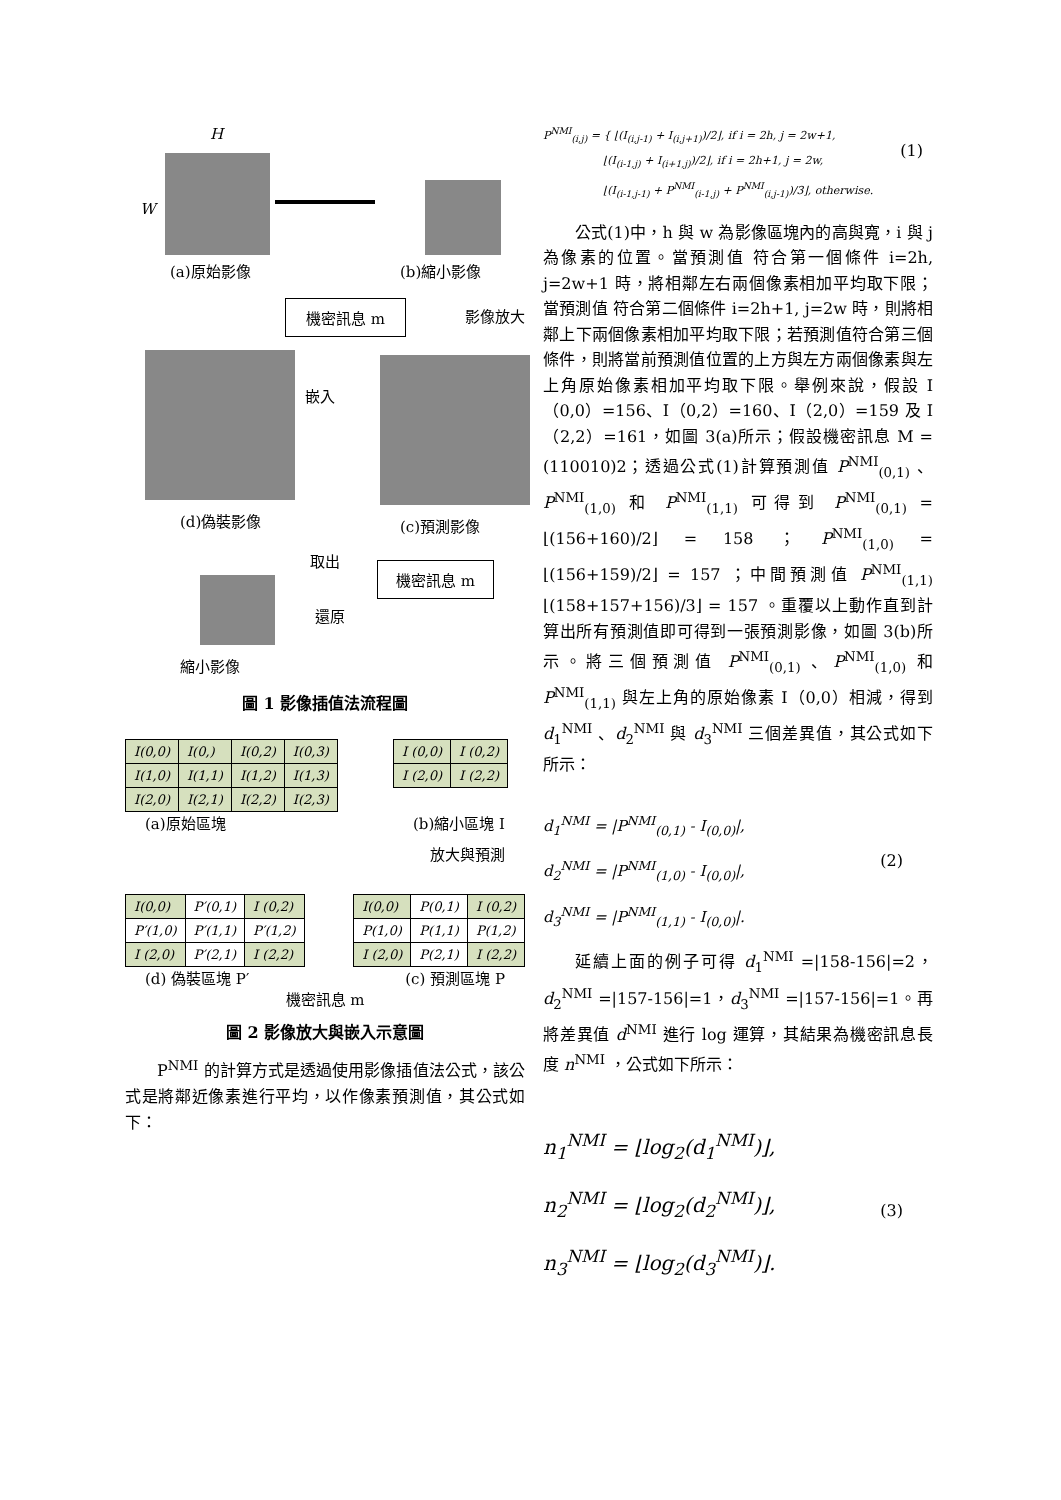H
W
(a)原始影像 (b)縮小影像
機密訊息 m 影像放大
嵌入
(d)偽裝影像 (c)預測影像
取出
機密訊息 m
還原
縮小影像
圖 1 影像插值法流程圖
| I(0,0) | I(0,) | I(0,2) | I(0,3) |
| I(1,0) | I(1,1) | I(1,2) | I(1,3) |
| I(2,0) | I(2,1) | I(2,2) | I(2,3) |
| I (0,0) | I (0,2) |
| I (2,0) | I (2,2) |
(a)原始區塊 (b)縮小區塊 I
放大與預測
| I(0,0) | P′(0,1) | I (0,2) |
| P′(1,0) | P′(1,1) | P′(1,2) |
| I (2,0) | P′(2,1) | I (2,2) |
| I(0,0) | P(0,1) | I (0,2) |
| P(1,0) | P(1,1) | P(1,2) |
| I (2,0) | P(2,1) | I (2,2) |
(d) 偽裝區塊 P′ (c) 預測區塊 P
機密訊息 m
圖 2 影像放大與嵌入示意圖
P<sup>NMI</sup> 的計算方式是透過使用影像插值法公式，該公式是將鄰近像素進行平均，以作像素預測值，其公式如下：
P<sup>NMI</sup><sub>(i,j)</sub> = { ⌊(I<sub>(i,j-1)</sub> + I<sub>(i,j+1)</sub>)/2⌋, if i = 2h, j = 2w+1,
⌊(I<sub>(i-1,j)</sub> + I<sub>(i+1,j)</sub>)/2⌋, if i = 2h+1, j = 2w,
⌊(I<sub>(i-1,j-1)</sub> + P<sup>NMI</sup><sub>(i-1,j)</sub> + P<sup>NMI</sup><sub>(i,j-1)</sub>)/3⌋, otherwise.
(1)
公式(1)中，h 與 w 為影像區塊內的高與寬，i 與 j 為像素的位置。當預測值 符合第一個條件 i=2h, j=2w+1 時，將相鄰左右兩個像素相加平均取下限；當預測值 符合第二個條件 i=2h+1, j=2w 時，則將相鄰上下兩個像素相加平均取下限；若預測值符合第三個條件，則將當前預測值位置的上方與左方兩個像素與左上角原始像素相加平均取下限。舉例來說，假設 I（0,0）=156、I（0,2）=160、I（2,0）=159 及 I（2,2）=161，如圖 3(a)所示；假設機密訊息 M = (110010)2；透過公式(1)計算預測值 P<sup>NMI</sup><sub>(0,1)</sub> 、P<sup>NMI</sup><sub>(1,0)</sub> 和 P<sup>NMI</sup><sub>(1,1)</sub> 可得到 P<sup>NMI</sup><sub>(0,1)</sub> = ⌊(156+160)/2⌋ = 158 ； P<sup>NMI</sup><sub>(1,0)</sub> = ⌊(156+159)/2⌋ = 157 ；中間預測值 P<sup>NMI</sup><sub>(1,1)</sub> ⌊(158+157+156)/3⌋ = 157 。重覆以上動作直到計算出所有預測值即可得到一張預測影像，如圖 3(b)所示。將三個預測值 P<sup>NMI</sup><sub>(0,1)</sub> 、P<sup>NMI</sup><sub>(1,0)</sub> 和 P<sup>NMI</sup><sub>(1,1)</sub> 與左上角的原始像素 I（0,0）相減，得到 d<sub>1</sub><sup>NMI</sup> 、d<sub>2</sub><sup>NMI</sup> 與 d<sub>3</sub><sup>NMI</sup> 三個差異值，其公式如下所示：
d<sub>1</sub><sup>NMI</sup> = |P<sup>NMI</sup><sub>(0,1)</sub> - I<sub>(0,0)</sub>|,
d<sub>2</sub><sup>NMI</sup> = |P<sup>NMI</sup><sub>(1,0)</sub> - I<sub>(0,0)</sub>|,
d<sub>3</sub><sup>NMI</sup> = |P<sup>NMI</sup><sub>(1,1)</sub> - I<sub>(0,0)</sub>|.
(2)
延續上面的例子可得 d<sub>1</sub><sup>NMI</sup> =|158-156|=2，d<sub>2</sub><sup>NMI</sup> =|157-156|=1，d<sub>3</sub><sup>NMI</sup> =|157-156|=1。再將差異值 d<sup>NMI</sup> 進行 log 運算，其結果為機密訊息長度 n<sup>NMI</sup> ，公式如下所示：
n<sub>1</sub><sup>NMI</sup> = ⌊log<sub>2</sub>(d<sub>1</sub><sup>NMI</sup>)⌋,
n<sub>2</sub><sup>NMI</sup> = ⌊log<sub>2</sub>(d<sub>2</sub><sup>NMI</sup>)⌋,
n<sub>3</sub><sup>NMI</sup> = ⌊log<sub>2</sub>(d<sub>3</sub><sup>NMI</sup>)⌋.
(3)